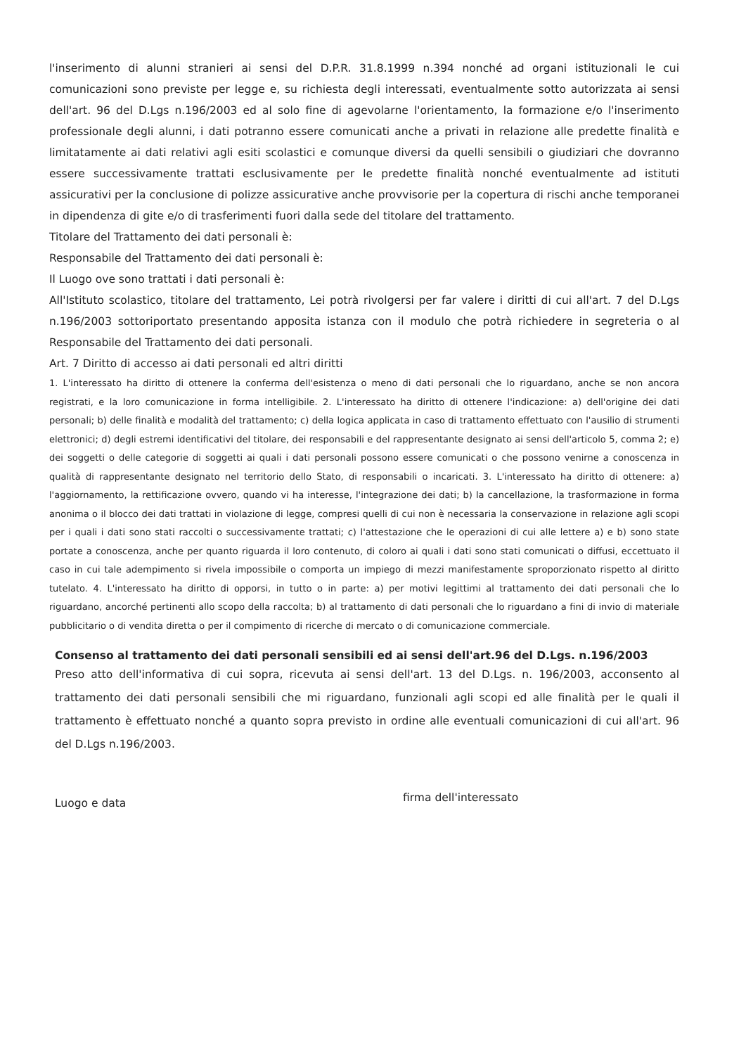l'inserimento di alunni stranieri ai sensi del D.P.R. 31.8.1999 n.394 nonché ad organi istituzionali le cui comunicazioni sono previste per legge e, su richiesta degli interessati, eventualmente sotto autorizzata ai sensi dell'art. 96 del D.Lgs n.196/2003 ed al solo fine di agevolarne l'orientamento, la formazione e/o l'inserimento professionale degli alunni, i dati potranno essere comunicati anche a privati in relazione alle predette finalità e limitatamente ai dati relativi agli esiti scolastici e comunque diversi da quelli sensibili o giudiziari che dovranno essere successivamente trattati esclusivamente per le predette finalità nonché eventualmente ad istituti assicurativi per la conclusione di polizze assicurative anche provvisorie per la copertura di rischi anche temporanei in dipendenza di gite e/o di trasferimenti fuori dalla sede del titolare del trattamento.
Titolare del Trattamento dei dati personali è:
Responsabile del Trattamento dei dati personali è:
Il Luogo ove sono trattati i dati personali è:
All'Istituto scolastico, titolare del trattamento, Lei potrà rivolgersi per far valere i diritti di cui all'art. 7 del D.Lgs n.196/2003 sottoriportato presentando apposita istanza con il modulo che potrà richiedere in segreteria o al Responsabile del Trattamento dei dati personali.
Art. 7 Diritto di accesso ai dati personali ed altri diritti
1. L'interessato ha diritto di ottenere la conferma dell'esistenza o meno di dati personali che lo riguardano, anche se non ancora registrati, e la loro comunicazione in forma intelligibile. 2. L'interessato ha diritto di ottenere l'indicazione: a) dell'origine dei dati personali; b) delle finalità e modalità del trattamento; c) della logica applicata in caso di trattamento effettuato con l'ausilio di strumenti elettronici; d) degli estremi identificativi del titolare, dei responsabili e del rappresentante designato ai sensi dell'articolo 5, comma 2; e) dei soggetti o delle categorie di soggetti ai quali i dati personali possono essere comunicati o che possono venirne a conoscenza in qualità di rappresentante designato nel territorio dello Stato, di responsabili o incaricati. 3. L'interessato ha diritto di ottenere: a) l'aggiornamento, la rettificazione ovvero, quando vi ha interesse, l'integrazione dei dati; b) la cancellazione, la trasformazione in forma anonima o il blocco dei dati trattati in violazione di legge, compresi quelli di cui non è necessaria la conservazione in relazione agli scopi per i quali i dati sono stati raccolti o successivamente trattati; c) l'attestazione che le operazioni di cui alle lettere a) e b) sono state portate a conoscenza, anche per quanto riguarda il loro contenuto, di coloro ai quali i dati sono stati comunicati o diffusi, eccettuato il caso in cui tale adempimento si rivela impossibile o comporta un impiego di mezzi manifestamente sproporzionato rispetto al diritto tutelato. 4. L'interessato ha diritto di opporsi, in tutto o in parte: a) per motivi legittimi al trattamento dei dati personali che lo riguardano, ancorché pertinenti allo scopo della raccolta; b) al trattamento di dati personali che lo riguardano a fini di invio di materiale pubblicitario o di vendita diretta o per il compimento di ricerche di mercato o di comunicazione commerciale.
Consenso al trattamento dei dati personali sensibili ed ai sensi dell'art.96 del D.Lgs. n.196/2003
Preso atto dell'informativa di cui sopra, ricevuta ai sensi dell'art. 13 del D.Lgs. n. 196/2003, acconsento al trattamento dei dati personali sensibili che mi riguardano, funzionali agli scopi ed alle finalità per le quali il trattamento è effettuato nonché a quanto sopra previsto in ordine alle eventuali comunicazioni di cui all'art. 96 del D.Lgs n.196/2003.
Luogo e data
firma dell'interessato